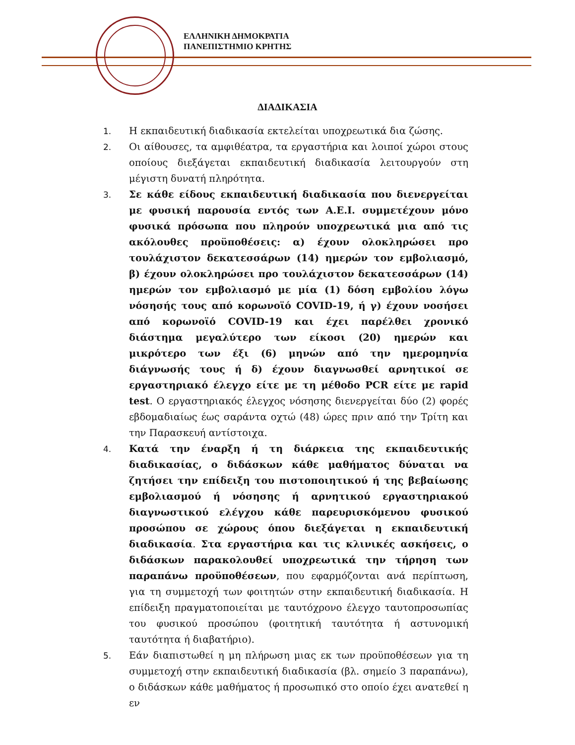ΕΛΛΗΝΙΚΗ ΔΗΜΟΚΡΑΤΙΑ
ΠΑΝΕΠΙΣΤΗΜΙΟ ΚΡΗΤΗΣ
ΔΙΑΔΙΚΑΣΙΑ
1. Η εκπαιδευτική διαδικασία εκτελείται υποχρεωτικά δια ζώσης.
2. Οι αίθουσες, τα αμφιθέατρα, τα εργαστήρια και λοιποί χώροι στους οποίους διεξάγεται εκπαιδευτική διαδικασία λειτουργούν στη μέγιστη δυνατή πληρότητα.
3. Σε κάθε είδους εκπαιδευτική διαδικασία που διενεργείται με φυσική παρουσία εντός των Α.Ε.Ι. συμμετέχουν μόνο φυσικά πρόσωπα που πληρούν υποχρεωτικά μια από τις ακόλουθες προϋποθέσεις: α) έχουν ολοκληρώσει προ τουλάχιστον δεκατεσσάρων (14) ημερών τον εμβολιασμό, β) έχουν ολοκληρώσει προ τουλάχιστον δεκατεσσάρων (14) ημερών τον εμβολιασμό με μία (1) δόση εμβολίου λόγω νόσησής τους από κορωνοϊό COVID-19, ή γ) έχουν νοσήσει από κορωνοϊό COVID-19 και έχει παρέλθει χρονικό διάστημα μεγαλύτερο των είκοσι (20) ημερών και μικρότερο των έξι (6) μηνών από την ημερομηνία διάγνωσής τους ή δ) έχουν διαγνωσθεί αρνητικοί σε εργαστηριακό έλεγχο είτε με τη μέθοδο PCR είτε με rapid test. Ο εργαστηριακός έλεγχος νόσησης διενεργείται δύο (2) φορές εβδομαδιαίως έως σαράντα οχτώ (48) ώρες πριν από την Τρίτη και την Παρασκευή αντίστοιχα.
4. Κατά την έναρξη ή τη διάρκεια της εκπαιδευτικής διαδικασίας, ο διδάσκων κάθε μαθήματος δύναται να ζητήσει την επίδειξη του πιστοποιητικού ή της βεβαίωσης εμβολιασμού ή νόσησης ή αρνητικού εργαστηριακού διαγνωστικού ελέγχου κάθε παρευρισκόμενου φυσικού προσώπου σε χώρους όπου διεξάγεται η εκπαιδευτική διαδικασία. Στα εργαστήρια και τις κλινικές ασκήσεις, ο διδάσκων παρακολουθεί υποχρεωτικά την τήρηση των παραπάνω προϋποθέσεων, που εφαρμόζονται ανά περίπτωση, για τη συμμετοχή των φοιτητών στην εκπαιδευτική διαδικασία. Η επίδειξη πραγματοποιείται με ταυτόχρονο έλεγχο ταυτοπροσωπίας του φυσικού προσώπου (φοιτητική ταυτότητα ή αστυνομική ταυτότητα ή διαβατήριο).
5. Εάν διαπιστωθεί η μη πλήρωση μιας εκ των προϋποθέσεων για τη συμμετοχή στην εκπαιδευτική διαδικασία (βλ. σημείο 3 παραπάνω), ο διδάσκων κάθε μαθήματος ή προσωπικό στο οποίο έχει ανατεθεί η εν